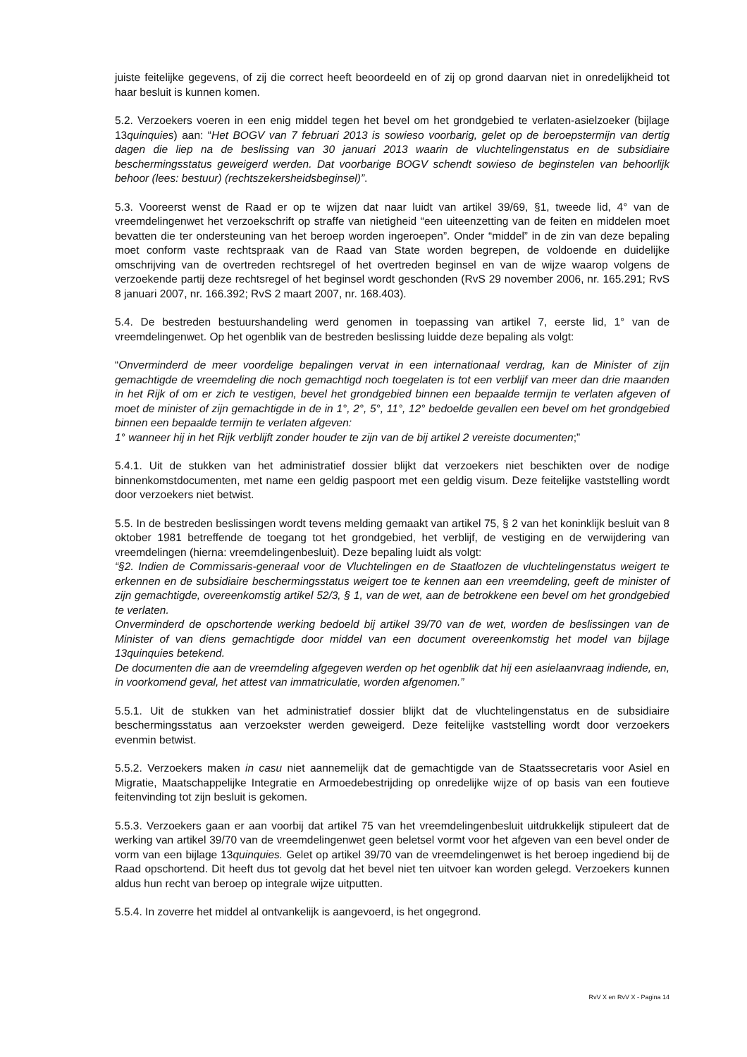juiste feitelijke gegevens, of zij die correct heeft beoordeeld en of zij op grond daarvan niet in onredelijkheid tot haar besluit is kunnen komen.
5.2. Verzoekers voeren in een enig middel tegen het bevel om het grondgebied te verlaten-asielzoeker (bijlage 13quinquies) aan: “Het BOGV van 7 februari 2013 is sowieso voorbarig, gelet op de beroepstermijn van dertig dagen die liep na de beslissing van 30 januari 2013 waarin de vluchtelingenstatus en de subsidiaire beschermingsstatus geweigerd werden. Dat voorbarige BOGV schendt sowieso de beginstelen van behoorlijk behoor (lees: bestuur) (rechtszekersheidsbeginsel)”.
5.3. Vooreerst wenst de Raad er op te wijzen dat naar luidt van artikel 39/69, §1, tweede lid, 4° van de vreemdelingenwet het verzoekschrift op straffe van nietigheid “een uiteenzetting van de feiten en middelen moet bevatten die ter ondersteuning van het beroep worden ingeroepen”. Onder “middel” in de zin van deze bepaling moet conform vaste rechtspraak van de Raad van State worden begrepen, de voldoende en duidelijke omschrijving van de overtreden rechtsregel of het overtreden beginsel en van de wijze waarop volgens de verzoekende partij deze rechtsregel of het beginsel wordt geschonden (RvS 29 november 2006, nr. 165.291; RvS 8 januari 2007, nr. 166.392; RvS 2 maart 2007, nr. 168.403).
5.4. De bestreden bestuurshandeling werd genomen in toepassing van artikel 7, eerste lid, 1° van de vreemdelingenwet. Op het ogenblik van de bestreden beslissing luidde deze bepaling als volgt:
“Onverminderd de meer voordelige bepalingen vervat in een internationaal verdrag, kan de Minister of zijn gemachtigde de vreemdeling die noch gemachtigd noch toegelaten is tot een verblijf van meer dan drie maanden in het Rijk of om er zich te vestigen, bevel het grondgebied binnen een bepaalde termijn te verlaten afgeven of moet de minister of zijn gemachtigde in de in 1°, 2°, 5°, 11°, 12° bedoelde gevallen een bevel om het grondgebied binnen een bepaalde termijn te verlaten afgeven:
1° wanneer hij in het Rijk verblijft zonder houder te zijn van de bij artikel 2 vereiste documenten;”
5.4.1. Uit de stukken van het administratief dossier blijkt dat verzoekers niet beschikten over de nodige binnenkomstdocumenten, met name een geldig paspoort met een geldig visum. Deze feitelijke vaststelling wordt door verzoekers niet betwist.
5.5. In de bestreden beslissingen wordt tevens melding gemaakt van artikel 75, § 2 van het koninklijk besluit van 8 oktober 1981 betreffende de toegang tot het grondgebied, het verblijf, de vestiging en de verwijdering van vreemdelingen (hierna: vreemdelingenbesluit). Deze bepaling luidt als volgt:
“§2. Indien de Commissaris-generaal voor de Vluchtelingen en de Staatlozen de vluchtelingenstatus weigert te erkennen en de subsidiaire beschermingsstatus weigert toe te kennen aan een vreemdeling, geeft de minister of zijn gemachtigde, overeenkomstig artikel 52/3, § 1, van de wet, aan de betrokkene een bevel om het grondgebied te verlaten.
Onverminderd de opschortende werking bedoeld bij artikel 39/70 van de wet, worden de beslissingen van de Minister of van diens gemachtigde door middel van een document overeenkomstig het model van bijlage 13quinquies betekend.
De documenten die aan de vreemdeling afgegeven werden op het ogenblik dat hij een asielaanvraag indiende, en, in voorkomend geval, het attest van immatriculatie, worden afgenomen.”
5.5.1. Uit de stukken van het administratief dossier blijkt dat de vluchtelingenstatus en de subsidiaire beschermingsstatus aan verzoekster werden geweigerd. Deze feitelijke vaststelling wordt door verzoekers evenmin betwist.
5.5.2. Verzoekers maken in casu niet aannemelijk dat de gemachtigde van de Staatssecretaris voor Asiel en Migratie, Maatschappelijke Integratie en Armoedebestrijding op onredelijke wijze of op basis van een foutieve feitenvinding tot zijn besluit is gekomen.
5.5.3. Verzoekers gaan er aan voorbij dat artikel 75 van het vreemdelingenbesluit uitdrukkelijk stipuleert dat de werking van artikel 39/70 van de vreemdelingenwet geen beletsel vormt voor het afgeven van een bevel onder de vorm van een bijlage 13quinquies. Gelet op artikel 39/70 van de vreemdelingenwet is het beroep ingediend bij de Raad opschortend. Dit heeft dus tot gevolg dat het bevel niet ten uitvoer kan worden gelegd. Verzoekers kunnen aldus hun recht van beroep op integrale wijze uitputten.
5.5.4. In zoverre het middel al ontvankelijk is aangevoerd, is het ongegrond.
RvV X en RvV X - Pagina 14